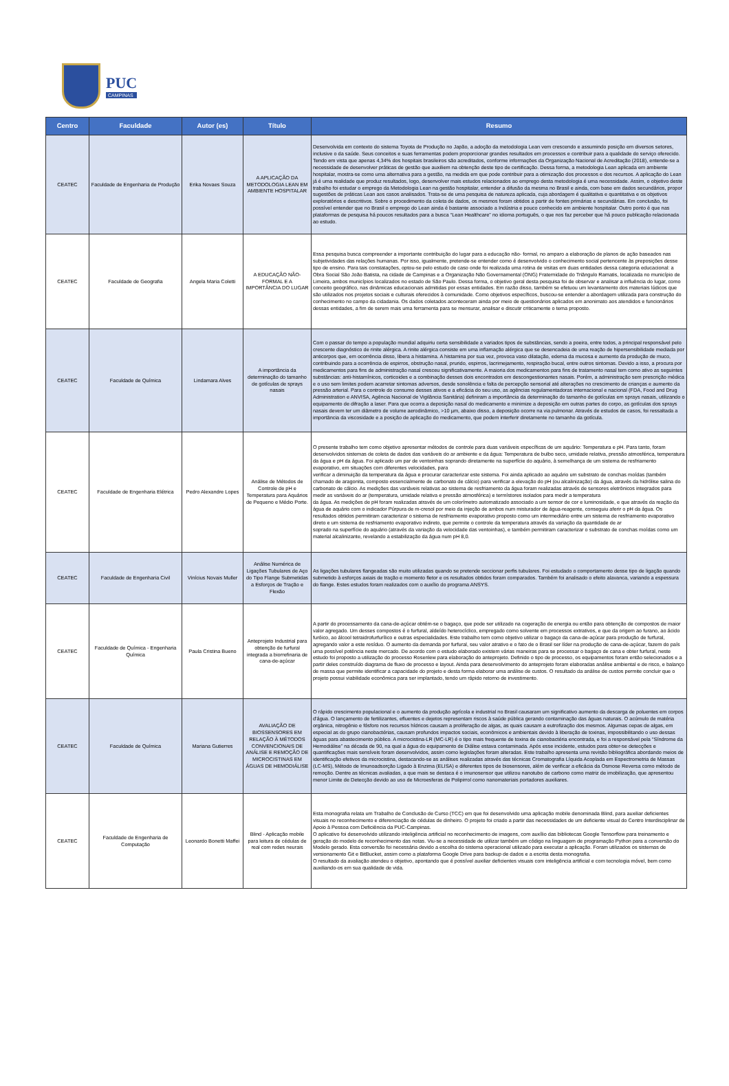PUC
CAMPINAS
| Centro | Faculdade | Autor (es) | Título | Resumo |
| --- | --- | --- | --- | --- |
| CEATEC | Faculdade de Engenharia de Produção | Erika Novaes Souza | A APLICAÇÃO DA METODOLOGIA LEAN EM AMBIENTE HOSPITALAR | Desenvolvida em contexto do sistema Toyota de Produção no Japão, a adoção da metodologia Lean vem crescendo e assumindo posição em diversos setores, inclusive o da saúde. Seus conceitos e suas ferramentas podem proporcionar grandes resultados em processos e contribuir para a qualidade do serviço oferecido. Tendo em vista que apenas 4,34% dos hospitais brasileiros são acreditados, conforme informações da Organização Nacional de Acreditação (2018), entende-se a necessidade de desenvolver práticas de gestão que auxiliem na obtenção deste tipo de certificação. Dessa forma, a metodologia Lean aplicada em ambiente hospitalar, mostra-se como uma alternativa para a gestão, na medida em que pode contribuir para a otimização dos processos e dos recursos. A aplicação do Lean já é uma realidade que produz resultados, logo, desenvolver mais estudos relacionados ao emprego desta metodologia é uma necessidade. Assim, o objetivo deste trabalho foi estudar o emprego da Metodologia Lean na gestão hospitalar, entender a difusão da mesma no Brasil e ainda, com base em dados secundários, propor sugestões de práticas Lean aos casos analisados. Trata-se de uma pesquisa de natureza aplicada, cuja abordagem é qualitativa e quantitativa e os objetivos exploratórios e descritivos. Sobre o procedimento da coleta de dados, os mesmos foram obtidos a partir de fontes primárias e secundárias. Em conclusão, foi possível entender que no Brasil o emprego do Lean ainda é bastante associado a Indústria e pouco conhecido em ambiente hospitalar. Outro ponto é que nas plataformas de pesquisa há poucos resultados para a busca “Lean Healthcare” no idioma português, o que nos faz perceber que há pouco publicação relacionada ao estudo. |
| CEATEC | Faculdade de Geografia | Angela Maria Coletti | A EDUCAÇÃO NÃO-FORMAL E A IMPORTÂNCIA DO LUGAR | Essa pesquisa busca compreender a importante contribuição do lugar para a educação não- formal, no amparo a elaboração de planos de ação baseados nas subjetividades das relações humanas. Por isso, igualmente, pretende-se entender como é desenvolvido o conhecimento social pertencente às preposições desse tipo de ensino. Para tais constatações, optou-se pelo estudo de caso onde foi realizada uma rotina de visitas em duas entidades dessa categoria educacional: a Obra Social São João Batista, na cidade de Campinas e a Organização Não Governamental (ONG) Fraternidade do Triângulo Ramatis, localizada no município de Limeira, ambos municípios localizados no estado de São Paulo. Dessa forma, o objetivo geral desta pesquisa foi de observar e analisar a influência do lugar, como conceito geográfico, nas dinâmicas educacionais admitidas por essas entidades. Em razão disso, também se efetuou um levantamento dos materiais lúdicos que são utilizados nos projetos sociais e culturais oferecidos à comunidade. Como objetivos específicos, buscou-se entender a abordagem utilizada para construção do conhecimento no campo da cidadania. Os dados coletados aconteceram ainda por meio de questionários aplicados em anonimato aos atendidos e funcionários dessas entidades, a fim de serem mais uma ferramenta para se mensurar, analisar e discutir criticamente o tema proposto. |
| CEATEC | Faculdade de Química | Lindamara Alves | A importância da determinação do tamanho de gotículas de sprays nasais | Com o passar do tempo a população mundial adquiriu certa sensibilidade a variados tipos de substâncias, sendo a poeira, entre todos, a principal responsável pelo crescente diagnóstico de rinite alérgica. A rinite alérgica consiste em uma inflamação alérgica que se desencadeia de uma reação de hipersensibilidade mediada por anticorpos que, em ocorrência disso, libera a histamina. A histamina por sua vez, provoca vaso dilatação, edema da mucosa e aumento da produção de muco, contribuindo para a ocorrência de espirros, obstrução nasal, prurido, espirros, lacrimejamento, respiração bucal, entre outros sintomas. Devido a isso, a procura por medicamentos para fins de administração nasal cresceu significativamente. A maioria dos medicamentos para fins de tratamento nasal tem como ativo as seguintes substâncias: anti-histamínicos, corticoides e a combinação desses dois encontrados em descongestionantes nasais. Porém, a administração sem prescrição médica e o uso sem limites podem acarretar sintomas adversos, desde sonolência e falta de percepção sensorial até alterações no crescimento de crianças e aumento da pressão arterial. Para o controle do consumo desses ativos e a eficácia do seu uso, as agências regulamentadoras internacional e nacional (FDA, Food and Drug Administration e ANVISA, Agência Nacional de Vigilância Sanitária) definiram a importância da determinação do tamanho de gotículas em sprays nasais, utilizando o equipamento de difração a laser. Para que ocorra a deposição nasal do medicamento e minimize a deposição em outras partes do corpo, as gotículas dos sprays nasais devem ter um diâmetro de volume aerodinâmico, >10 µm, abaixo disso, a deposição ocorre na via pulmonar. Através de estudos de casos, foi ressaltada a importância da viscosidade e a posição de aplicação do medicamento, que podem interferir diretamente no tamanho da gotícula. |
| CEATEC | Faculdade de Engenharia Elétrica | Pedro Alexandre Lopes | Análise de Métodos de Controle de pH e Temperatura para Aquários de Pequeno e Médio Porte. | O presente trabalho tem como objetivo apresentar métodos de controle para duas variáveis específicas de um aquário: Temperatura e pH. Para tanto, foram desenvolvidos sistemas de coleta de dados das variáveis do ar ambiente e da água: Temperatura de bulbo seco, umidade relativa, pressão atmosférica, temperatura da água e pH da água. Foi aplicado um par de ventoinhas soprando diretamente na superfície do aquário, à semelhança de um sistema de resfriamento evaporativo, em situações com diferentes velocidades, para verificar a diminuição da temperatura da água e procurar caracterizar este sistema. Foi ainda aplicado ao aquário um substrato de conchas moídas (também chamado de aragonita, composto essencialmente de carbonato de cálcio) para verificar a elevação do pH (ou alcalinização) da água, através da hidrólise salina do carbonato de cálcio. As medições das variáveis relativas ao sistema de resfriamento da água foram realizadas através de sensores eletrônicos integrados para medir as variáveis do ar (temperatura, umidade relativa e pressão atmosférica) e termístores isolados para medir a temperatura da água. As medições de pH foram realizadas através de um colorímetro automatizado associado a um sensor de cor e luminosidade, e que através da reação da água de aquário com o indicador Púrpura de m-cresol por meio da injeção de ambos num misturador de água-reagente, conseguiu aferir o pH da água. Os resultados obtidos permitiram caracterizar o sistema de resfriamento evaporativo proposto como um intermediário entre um sistema de resfriamento evaporativo direto e um sistema de resfriamento evaporativo indireto, que permite o controle da temperatura através da variação da quantidade de ar soprado na superfície do aquário (através da variação da velocidade das ventoinhas), e também permitiram caracterizar o substrato de conchas moídas como um material alcalinizante, revelando a estabilização da água num pH 8,0. |
| CEATEC | Faculdade de Engenharia Civil | Vinícius Novais Muller | Análise Numérica de Ligações Tubulares de Aço do Tipo Flange Submetidas a Esforços de Tração e Flexão | As ligações tubulares flangeadas são muito utilizadas quando se pretende seccionar perfis tubulares. Foi estudado o comportamento desse tipo de ligação quando submetido à esforços axiais de tração e momento fletor e os resultados obtidos foram comparados. Também foi analisado o efeito alavanca, variando a espessura do flange. Estes estudos foram realizados com o auxílio do programa ANSYS. |
| CEATEC | Faculdade de Química - Engenharia Química | Paula Cristina Bueno | Anteprojeto Industrial para obtenção de furfural integrada a biorrefinaria de cana-de-açúcar | A partir do processamento da cana-de-açúcar obtém-se o bagaço, que pode ser utilizado na cogeração de energia ou então para obtenção de compostos de maior valor agregado. Um desses compostos é o furfural, aldeído heterocíclico, empregado como solvente em processos extrativos, e que da origem ao furano, ao ácido furóico, ao álcool tetraidrofurfurílico e outras especialidades. Este trabalho tem como objetivo utilizar o bagaço da cana-de-açúcar para produção de furfural, agregando valor a este resíduo. O aumento da demanda por furfural, seu valor atrativo e o fato de o Brasil ser líder na produção de cana-de-açúcar, fazem do país uma possível potência neste mercado. De acordo com o estudo elaborado existem várias maneiras para se processar o bagaço de cana e obter furfural, neste estudo foi proposto a utilização do processo Rosenlew para elaboração do anteprojeto. Definido o tipo de processo, os equipamentos foram então selecionados e a partir deles construído diagrama de fluxo de processo e layout. Ainda para desenvolvimento do anteprojeto foram elaboradas análise ambiental e de risco, e balanço de massa que permite identificar a capacidade do projeto e desta forma elaborar uma análise de custos. O resultado da análise de custos permite concluir que o projeto possui viabilidade econômica para ser implantado, tendo um rápido retorno de investimento. |
| CEATEC | Faculdade de Química | Mariana Gutierres | AVALIAÇÃO DE BIOSSENSORES EM RELAÇÃO À MÉTODOS CONVENCIONAIS DE ANÁLISE E REMOÇÃO DE MICROCISTINAS EM ÁGUAS DE HEMODIÁLISE | O rápido crescimento populacional e o aumento da produção agrícola e industrial no Brasil causaram um significativo aumento da descarga de poluentes em corpos d'água. O lançamento de fertilizantes, efluentes e dejetos representam riscos à saúde pública gerando contaminação das águas naturais. O acúmulo de matéria orgânica, nitrogênio e fósforo nos recursos hídricos causam a proliferação de algas, as quais causam a eutrofização dos mesmos. Algumas cepas de algas, em especial as do grupo cianobactérias, causam profundos impactos sociais, econômicos e ambientais devido à liberação de toxinas, impossibilitando o uso dessas águas para abastecimento público. A microcistina-LR (MC-LR) é o tipo mais frequente de toxina de cianobactéria encontrada, e foi a responsável pela “Síndrome da Hemodiálise” na década de 90, na qual a água do equipamento de Diálise estava contaminada. Após esse incidente, estudos para obter-se detecções e quantificações mais sensíveis foram desenvolvidos, assim como legislações foram alteradas. Este trabalho apresenta uma revisão bibliográfica abordando meios de identificação efetivos da microcistina, destacando-se as análises realizadas através das técnicas Cromatografia Líquida Acoplada em Espectrometria de Massas (LC-MS), Método de Imunoadsorção Ligado à Enzima (ELISA) e diferentes tipos de biosensores, além de verificar a eficácia da Osmose Reversa como método de remoção. Dentre as técnicas avaliadas, a que mais se destaca é o imunosensor que utilizou nanotubo de carbono como matriz de imobilização, que apresentou menor Limite de Detecção devido ao uso de Microesferas de Polipirrol como nanomateriais portadores auxiliares. |
| CEATEC | Faculdade de Engenharia de Computação | Leonardo Bonetti Maffei | Blind - Aplicação mobile para leitura de cédulas de real com redes neurais | Esta monografia relata um Trabalho de Conclusão de Curso (TCC) em que foi desenvolvido uma aplicação mobile denominada Blind, para auxiliar deficientes visuais no reconhecimento e diferenciação de cédulas de dinheiro. O projeto foi criado a partir das necessidades de um deficiente visual do Centro Interdisciplinar de Apoio à Pessoa com Deficiência da PUC-Campinas. O aplicativo foi desenvolvido utilizando inteligência artificial no reconhecimento de imagens, com auxílio das bibliotecas Google Tensorflow para treinamento e geração do modelo de reconhecimento das notas. Viu-se a necessidade de utilizar também um código na linguagem de programação Python para a conversão do Modelo gerado. Esta conversão foi necessária devido a escolha do sistema operacional utilizado para executar a aplicação. Foram utilizados os sistemas de versionamento Git e BitBucket, assim como a plataforma Google Drive para backup de dados e a escrita desta monografia. O resultado da avaliação atendeu o objetivo, apontando que é possível auxiliar deficientes visuais com inteligência artificial e com tecnologia móvel, bem como auxiliando-os em sua qualidade de vida. |